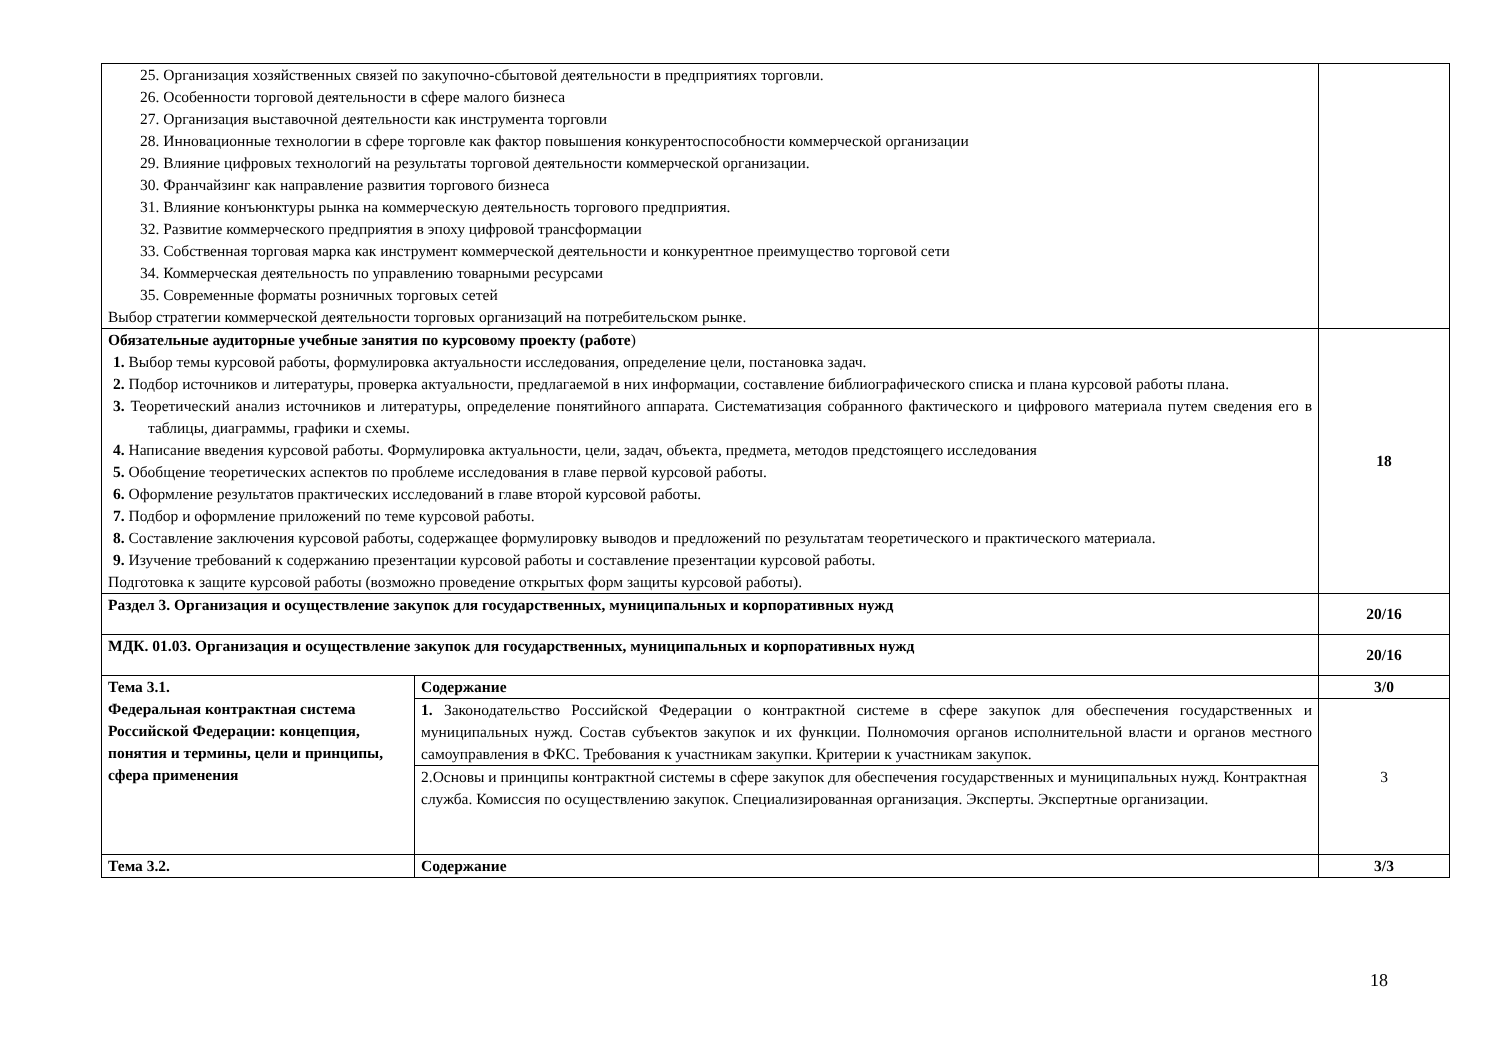| 25. Организация хозяйственных связей по закупочно-сбытовой деятельности в предприятиях торговли. 26. Особенности торговой деятельности в сфере малого бизнеса 27. Организация выставочной деятельности как инструмента торговли 28. Инновационные технологии в сфере торговле как фактор повышения конкурентоспособности коммерческой организации 29. Влияние цифровых технологий на результаты торговой деятельности коммерческой организации. 30. Франчайзинг как направление развития торгового бизнеса 31. Влияние конъюнктуры рынка на коммерческую деятельность торгового предприятия. 32. Развитие коммерческого предприятия в эпоху цифровой трансформации 33. Собственная торговая марка как инструмент коммерческой деятельности и конкурентное преимущество торговой сети 34. Коммерческая деятельность по управлению товарными ресурсами 35. Современные форматы розничных торговых сетей Выбор стратегии коммерческой деятельности торговых организаций на потребительском рынке. | | |
| Обязательные аудиторные учебные занятия по курсовому проекту (работе ) 1. Выбор темы курсовой работы, формулировка актуальности исследования, определение цели, постановка задач. 2. Подбор источников и литературы, проверка актуальности, предлагаемой в них информации, составление библиографического списка и плана курсовой работы плана. 3. Теоретический анализ источников и литературы, определение понятийного аппарата. Систематизация собранного фактического и цифрового материала путем сведения его в таблицы, диаграммы, графики и схемы. 4. Написание введения курсовой работы. Формулировка актуальности, цели, задач, объекта, предмета, методов предстоящего исследования 5. Обобщение теоретических аспектов по проблеме исследования в главе первой курсовой работы. 6. Оформление результатов практических исследований в главе второй курсовой работы. 7. Подбор и оформление приложений по теме курсовой работы. 8. Составление заключения курсовой работы, содержащее формулировку выводов и предложений по результатам теоретического и практического материала. 9. Изучение требований к содержанию презентации курсовой работы и составление презентации курсовой работы. Подготовка к защите курсовой работы (возможно проведение открытых форм защиты курсовой работы). | | 18 |
| Раздел 3. Организация и осуществление закупок для государственных, муниципальных и корпоративных нужд | | 20/16 |
| МДК. 01.03. Организация и осуществление закупок для государственных, муниципальных и корпоративных нужд | | 20/16 |
| Тема 3.1. Федеральная контрактная система Российской Федерации: концепция, понятия и термины, цели и принципы, сфера применения | Содержание | 3/0 |
| | 1. Законодательство Российской Федерации о контрактной системе в сфере закупок для обеспечения государственных и муниципальных нужд. Состав субъектов закупок и их функции. Полномочия органов исполнительной власти и органов местного самоуправления в ФКС. Требования к участникам закупки. Критерии к участникам закупок. | 3 |
| | 2.Основы и принципы контрактной системы в сфере закупок для обеспечения государственных и муниципальных нужд. Контрактная служба. Комиссия по осуществлению закупок. Специализированная организация. Эксперты. Экспертные организации. | |
| Тема 3.2. | Содержание | 3/3 |
18